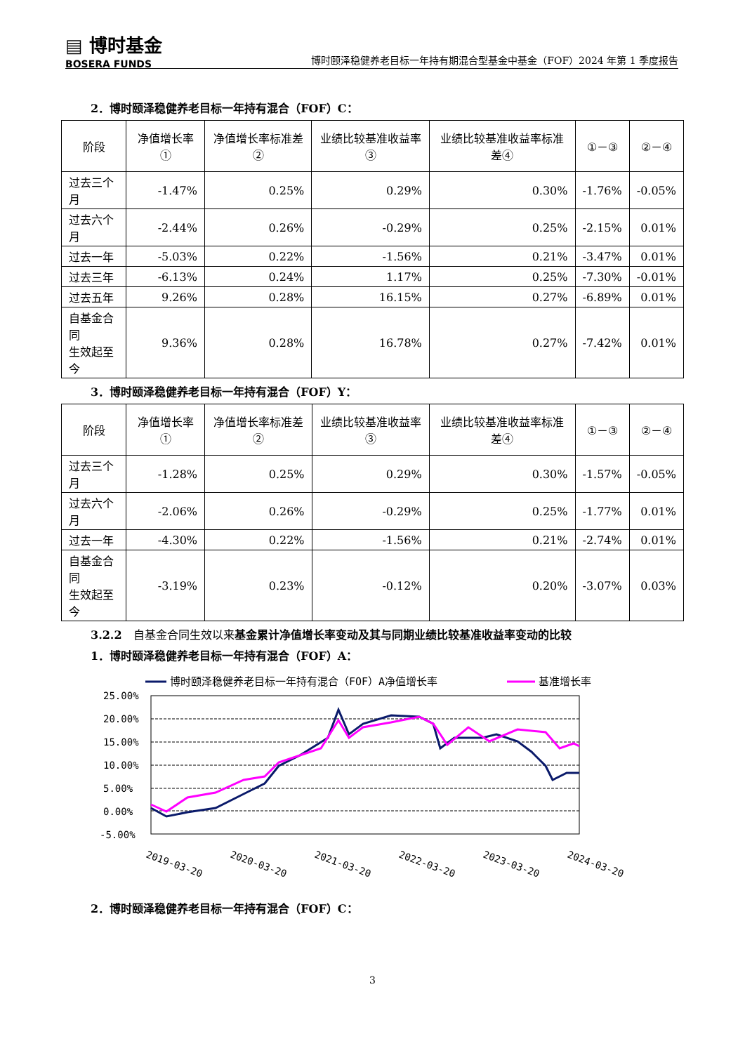▤ 博时基金
BOSERA FUNDS
博时颐泽稳健养老目标一年持有期混合型基金中基金（FOF）2024 年第 1 季度报告
2．博时颐泽稳健养老目标一年持有混合（FOF）C：
| 阶段 | 净值增长率① | 净值增长率标准差② | 业绩比较基准收益率③ | 业绩比较基准收益率标准差④ | ①－③ | ②－④ |
| --- | --- | --- | --- | --- | --- | --- |
| 过去三个月 | -1.47% | 0.25% | 0.29% | 0.30% | -1.76% | -0.05% |
| 过去六个月 | -2.44% | 0.26% | -0.29% | 0.25% | -2.15% | 0.01% |
| 过去一年 | -5.03% | 0.22% | -1.56% | 0.21% | -3.47% | 0.01% |
| 过去三年 | -6.13% | 0.24% | 1.17% | 0.25% | -7.30% | -0.01% |
| 过去五年 | 9.26% | 0.28% | 16.15% | 0.27% | -6.89% | 0.01% |
| 自基金合同 生效起至今 | 9.36% | 0.28% | 16.78% | 0.27% | -7.42% | 0.01% |
3．博时颐泽稳健养老目标一年持有混合（FOF）Y：
| 阶段 | 净值增长率① | 净值增长率标准差② | 业绩比较基准收益率③ | 业绩比较基准收益率标准差④ | ①－③ | ②－④ |
| --- | --- | --- | --- | --- | --- | --- |
| 过去三个月 | -1.28% | 0.25% | 0.29% | 0.30% | -1.57% | -0.05% |
| 过去六个月 | -2.06% | 0.26% | -0.29% | 0.25% | -1.77% | 0.01% |
| 过去一年 | -4.30% | 0.22% | -1.56% | 0.21% | -2.74% | 0.01% |
| 自基金合同 生效起至今 | -3.19% | 0.23% | -0.12% | 0.20% | -3.07% | 0.03% |
3.2.2　自基金合同生效以来基金累计净值增长率变动及其与同期业绩比较基准收益率变动的比较
1．博时颐泽稳健养老目标一年持有混合（FOF）A：
博时颐泽稳健养老目标一年持有混合（FOF）A净值增长率
基准增长率
25.00%
20.00%
15.00%
10.00%
5.00%
0.00%
-5.00%
2019-03-20
2020-03-20
2021-03-20
2022-03-20
2023-03-20
2024-03-20
2．博时颐泽稳健养老目标一年持有混合（FOF）C：
3